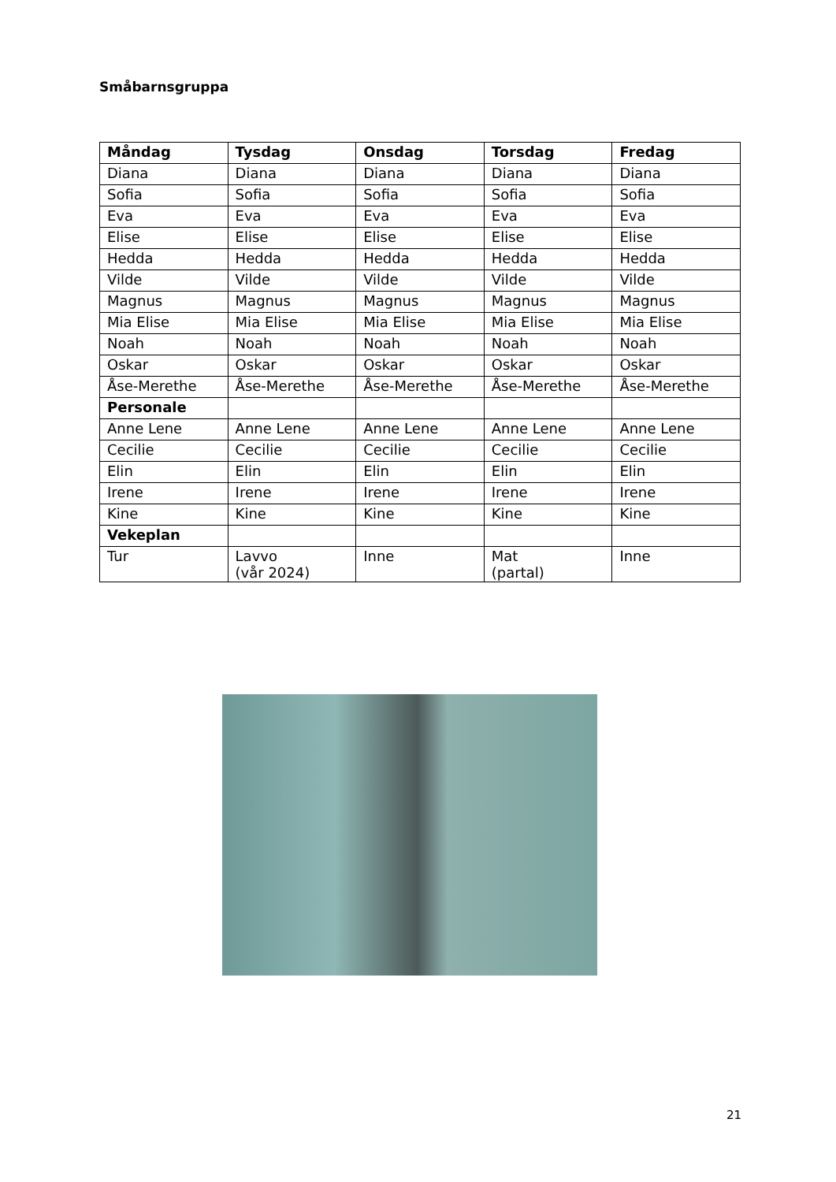Småbarnsgruppa
| Måndag | Tysdag | Onsdag | Torsdag | Fredag |
| --- | --- | --- | --- | --- |
| Diana | Diana | Diana | Diana | Diana |
| Sofia | Sofia | Sofia | Sofia | Sofia |
| Eva | Eva | Eva | Eva | Eva |
| Elise | Elise | Elise | Elise | Elise |
| Hedda | Hedda | Hedda | Hedda | Hedda |
| Vilde | Vilde | Vilde | Vilde | Vilde |
| Magnus | Magnus | Magnus | Magnus | Magnus |
| Mia Elise | Mia Elise | Mia Elise | Mia Elise | Mia Elise |
| Noah | Noah | Noah | Noah | Noah |
| Oskar | Oskar | Oskar | Oskar | Oskar |
| Åse-Merethe | Åse-Merethe | Åse-Merethe | Åse-Merethe | Åse-Merethe |
| Personale | | | | |
| Anne Lene | Anne Lene | Anne Lene | Anne Lene | Anne Lene |
| Cecilie | Cecilie | Cecilie | Cecilie | Cecilie |
| Elin | Elin | Elin | Elin | Elin |
| Irene | Irene | Irene | Irene | Irene |
| Kine | Kine | Kine | Kine | Kine |
| Vekeplan | | | | |
| Tur | Lavvo (vår 2024) | Inne | Mat (partal) | Inne |
21